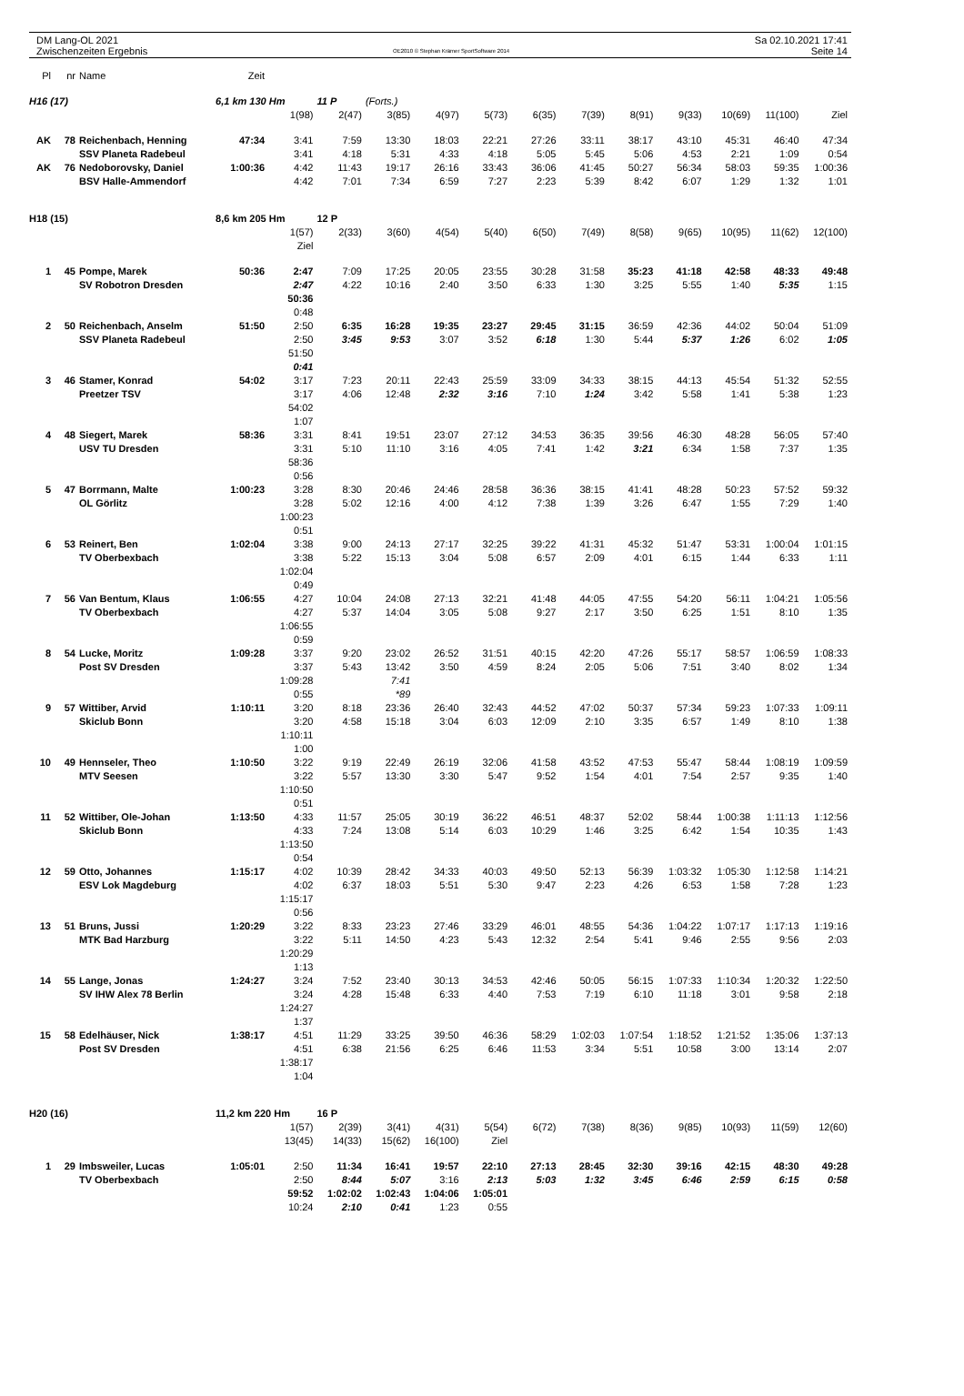DM Lang-OL 2021
Zwischenzeiten Ergebnis
OE2010 © Stephan Krämer SportSoftware 2014
Sa 02.10.2021 17:41
Seite 14
| Pl | nr | Name | Zeit | | | | | | | | | | | | |
| H16 (17) | | | 6,1 km 130 Hm | | 11 P | (Forts.) | | | | | | | | | |
| | | | | 1(98) | 2(47) | 3(85) | 4(97) | 5(73) | 6(35) | 7(39) | 8(91) | 9(33) | 10(69) | 11(100) | Ziel |
| AK | 78 | Reichenbach, Henning | 47:34 | 3:41 | 7:59 | 13:30 | 18:03 | 22:21 | 27:26 | 33:11 | 38:17 | 43:10 | 45:31 | 46:40 | 47:34 |
| | | SSV Planeta Radebeul | | 3:41 | 4:18 | 5:31 | 4:33 | 4:18 | 5:05 | 5:45 | 5:06 | 4:53 | 2:21 | 1:09 | 0:54 |
| AK | 76 | Nedoborovsky, Daniel | 1:00:36 | 4:42 | 11:43 | 19:17 | 26:16 | 33:43 | 36:06 | 41:45 | 50:27 | 56:34 | 58:03 | 59:35 | 1:00:36 |
| | | BSV Halle-Ammendorf | | 4:42 | 7:01 | 7:34 | 6:59 | 7:27 | 2:23 | 5:39 | 8:42 | 6:07 | 1:29 | 1:32 | 1:01 |
| H18 (15) | | | 8,6 km 205 Hm | | 12 P | | | | | | | | | | |
| | | | | 1(57) | 2(33) | 3(60) | 4(54) | 5(40) | 6(50) | 7(49) | 8(58) | 9(65) | 10(95) | 11(62) | 12(100) |
| | | | | Ziel | | | | | | | | | | | |
| 1 | 45 | Pompe, Marek | 50:36 | 2:47 | 7:09 | 17:25 | 20:05 | 23:55 | 30:28 | 31:58 | 35:23 | 41:18 | 42:58 | 48:33 | 49:48 |
| | | SV Robotron Dresden | | 2:47 | 4:22 | 10:16 | 2:40 | 3:50 | 6:33 | 1:30 | 3:25 | 5:55 | 1:40 | 5:35 | 1:15 |
| | | | | 50:36 | | | | | | | | | | | |
| | | | | 0:48 | | | | | | | | | | | |
| 2 | 50 | Reichenbach, Anselm | 51:50 | 2:50 | 6:35 | 16:28 | 19:35 | 23:27 | 29:45 | 31:15 | 36:59 | 42:36 | 44:02 | 50:04 | 51:09 |
| | | SSV Planeta Radebeul | | 2:50 | 3:45 | 9:53 | 3:07 | 3:52 | 6:18 | 1:30 | 5:44 | 5:37 | 1:26 | 6:02 | 1:05 |
| | | | | 51:50 | | | | | | | | | | | |
| | | | | 0:41 | | | | | | | | | | | |
| 3 | 46 | Stamer, Konrad | 54:02 | 3:17 | 7:23 | 20:11 | 22:43 | 25:59 | 33:09 | 34:33 | 38:15 | 44:13 | 45:54 | 51:32 | 52:55 |
| | | Preetzer TSV | | 3:17 | 4:06 | 12:48 | 2:32 | 3:16 | 7:10 | 1:24 | 3:42 | 5:58 | 1:41 | 5:38 | 1:23 |
| | | | | 54:02 | | | | | | | | | | | |
| | | | | 1:07 | | | | | | | | | | | |
| 4 | 48 | Siegert, Marek | 58:36 | 3:31 | 8:41 | 19:51 | 23:07 | 27:12 | 34:53 | 36:35 | 39:56 | 46:30 | 48:28 | 56:05 | 57:40 |
| | | USV TU Dresden | | 3:31 | 5:10 | 11:10 | 3:16 | 4:05 | 7:41 | 1:42 | 3:21 | 6:34 | 1:58 | 7:37 | 1:35 |
| | | | | 58:36 | | | | | | | | | | | |
| | | | | 0:56 | | | | | | | | | | | |
| 5 | 47 | Borrmann, Malte | 1:00:23 | 3:28 | 8:30 | 20:46 | 24:46 | 28:58 | 36:36 | 38:15 | 41:41 | 48:28 | 50:23 | 57:52 | 59:32 |
| | | OL Görlitz | | 3:28 | 5:02 | 12:16 | 4:00 | 4:12 | 7:38 | 1:39 | 3:26 | 6:47 | 1:55 | 7:29 | 1:40 |
| | | | | 1:00:23 | | | | | | | | | | | |
| | | | | 0:51 | | | | | | | | | | | |
| 6 | 53 | Reinert, Ben | 1:02:04 | 3:38 | 9:00 | 24:13 | 27:17 | 32:25 | 39:22 | 41:31 | 45:32 | 51:47 | 53:31 | 1:00:04 | 1:01:15 |
| | | TV Oberbexbach | | 3:38 | 5:22 | 15:13 | 3:04 | 5:08 | 6:57 | 2:09 | 4:01 | 6:15 | 1:44 | 6:33 | 1:11 |
| | | | | 1:02:04 | | | | | | | | | | | |
| | | | | 0:49 | | | | | | | | | | | |
| 7 | 56 | Van Bentum, Klaus | 1:06:55 | 4:27 | 10:04 | 24:08 | 27:13 | 32:21 | 41:48 | 44:05 | 47:55 | 54:20 | 56:11 | 1:04:21 | 1:05:56 |
| | | TV Oberbexbach | | 4:27 | 5:37 | 14:04 | 3:05 | 5:08 | 9:27 | 2:17 | 3:50 | 6:25 | 1:51 | 8:10 | 1:35 |
| | | | | 1:06:55 | | | | | | | | | | | |
| | | | | 0:59 | | | | | | | | | | | |
| 8 | 54 | Lucke, Moritz | 1:09:28 | 3:37 | 9:20 | 23:02 | 26:52 | 31:51 | 40:15 | 42:20 | 47:26 | 55:17 | 58:57 | 1:06:59 | 1:08:33 |
| | | Post SV Dresden | | 3:37 | 5:43 | 13:42 | 3:50 | 4:59 | 8:24 | 2:05 | 5:06 | 7:51 | 3:40 | 8:02 | 1:34 |
| | | | | 1:09:28 | | 7:41 | | | | | | | | | |
| | | | | 0:55 | | *89 | | | | | | | | | |
| 9 | 57 | Wittiber, Arvid | 1:10:11 | 3:20 | 8:18 | 23:36 | 26:40 | 32:43 | 44:52 | 47:02 | 50:37 | 57:34 | 59:23 | 1:07:33 | 1:09:11 |
| | | Skiclub Bonn | | 3:20 | 4:58 | 15:18 | 3:04 | 6:03 | 12:09 | 2:10 | 3:35 | 6:57 | 1:49 | 8:10 | 1:38 |
| | | | | 1:10:11 | | | | | | | | | | | |
| | | | | 1:00 | | | | | | | | | | | |
| 10 | 49 | Hennseler, Theo | 1:10:50 | 3:22 | 9:19 | 22:49 | 26:19 | 32:06 | 41:58 | 43:52 | 47:53 | 55:47 | 58:44 | 1:08:19 | 1:09:59 |
| | | MTV Seesen | | 3:22 | 5:57 | 13:30 | 3:30 | 5:47 | 9:52 | 1:54 | 4:01 | 7:54 | 2:57 | 9:35 | 1:40 |
| | | | | 1:10:50 | | | | | | | | | | | |
| | | | | 0:51 | | | | | | | | | | | |
| 11 | 52 | Wittiber, Ole-Johan | 1:13:50 | 4:33 | 11:57 | 25:05 | 30:19 | 36:22 | 46:51 | 48:37 | 52:02 | 58:44 | 1:00:38 | 1:11:13 | 1:12:56 |
| | | Skiclub Bonn | | 4:33 | 7:24 | 13:08 | 5:14 | 6:03 | 10:29 | 1:46 | 3:25 | 6:42 | 1:54 | 10:35 | 1:43 |
| | | | | 1:13:50 | | | | | | | | | | | |
| | | | | 0:54 | | | | | | | | | | | |
| 12 | 59 | Otto, Johannes | 1:15:17 | 4:02 | 10:39 | 28:42 | 34:33 | 40:03 | 49:50 | 52:13 | 56:39 | 1:03:32 | 1:05:30 | 1:12:58 | 1:14:21 |
| | | ESV Lok Magdeburg | | 4:02 | 6:37 | 18:03 | 5:51 | 5:30 | 9:47 | 2:23 | 4:26 | 6:53 | 1:58 | 7:28 | 1:23 |
| | | | | 1:15:17 | | | | | | | | | | | |
| | | | | 0:56 | | | | | | | | | | | |
| 13 | 51 | Bruns, Jussi | 1:20:29 | 3:22 | 8:33 | 23:23 | 27:46 | 33:29 | 46:01 | 48:55 | 54:36 | 1:04:22 | 1:07:17 | 1:17:13 | 1:19:16 |
| | | MTK Bad Harzburg | | 3:22 | 5:11 | 14:50 | 4:23 | 5:43 | 12:32 | 2:54 | 5:41 | 9:46 | 2:55 | 9:56 | 2:03 |
| | | | | 1:20:29 | | | | | | | | | | | |
| | | | | 1:13 | | | | | | | | | | | |
| 14 | 55 | Lange, Jonas | 1:24:27 | 3:24 | 7:52 | 23:40 | 30:13 | 34:53 | 42:46 | 50:05 | 56:15 | 1:07:33 | 1:10:34 | 1:20:32 | 1:22:50 |
| | | SV IHW Alex 78 Berlin | | 3:24 | 4:28 | 15:48 | 6:33 | 4:40 | 7:53 | 7:19 | 6:10 | 11:18 | 3:01 | 9:58 | 2:18 |
| | | | | 1:24:27 | | | | | | | | | | | |
| | | | | 1:37 | | | | | | | | | | | |
| 15 | 58 | Edelhäuser, Nick | 1:38:17 | 4:51 | 11:29 | 33:25 | 39:50 | 46:36 | 58:29 | 1:02:03 | 1:07:54 | 1:18:52 | 1:21:52 | 1:35:06 | 1:37:13 |
| | | Post SV Dresden | | 4:51 | 6:38 | 21:56 | 6:25 | 6:46 | 11:53 | 3:34 | 5:51 | 10:58 | 3:00 | 13:14 | 2:07 |
| | | | | 1:38:17 | | | | | | | | | | | |
| | | | | 1:04 | | | | | | | | | | | |
| H20 (16) | | | 11,2 km 220 Hm | | 16 P | | | | | | | | | | |
| | | | | 1(57) | 2(39) | 3(41) | 4(31) | 5(54) | 6(72) | 7(38) | 8(36) | 9(85) | 10(93) | 11(59) | 12(60) |
| | | | | 13(45) | 14(33) | 15(62) | 16(100) | Ziel | | | | | | | |
| 1 | 29 | Imbsweiler, Lucas | 1:05:01 | 2:50 | 11:34 | 16:41 | 19:57 | 22:10 | 27:13 | 28:45 | 32:30 | 39:16 | 42:15 | 48:30 | 49:28 |
| | | TV Oberbexbach | | 2:50 | 8:44 | 5:07 | 3:16 | 2:13 | 5:03 | 1:32 | 3:45 | 6:46 | 2:59 | 6:15 | 0:58 |
| | | | | 59:52 | 1:02:02 | 1:02:43 | 1:04:06 | 1:05:01 | | | | | | | |
| | | | | 10:24 | 2:10 | 0:41 | 1:23 | 0:55 | | | | | | | |